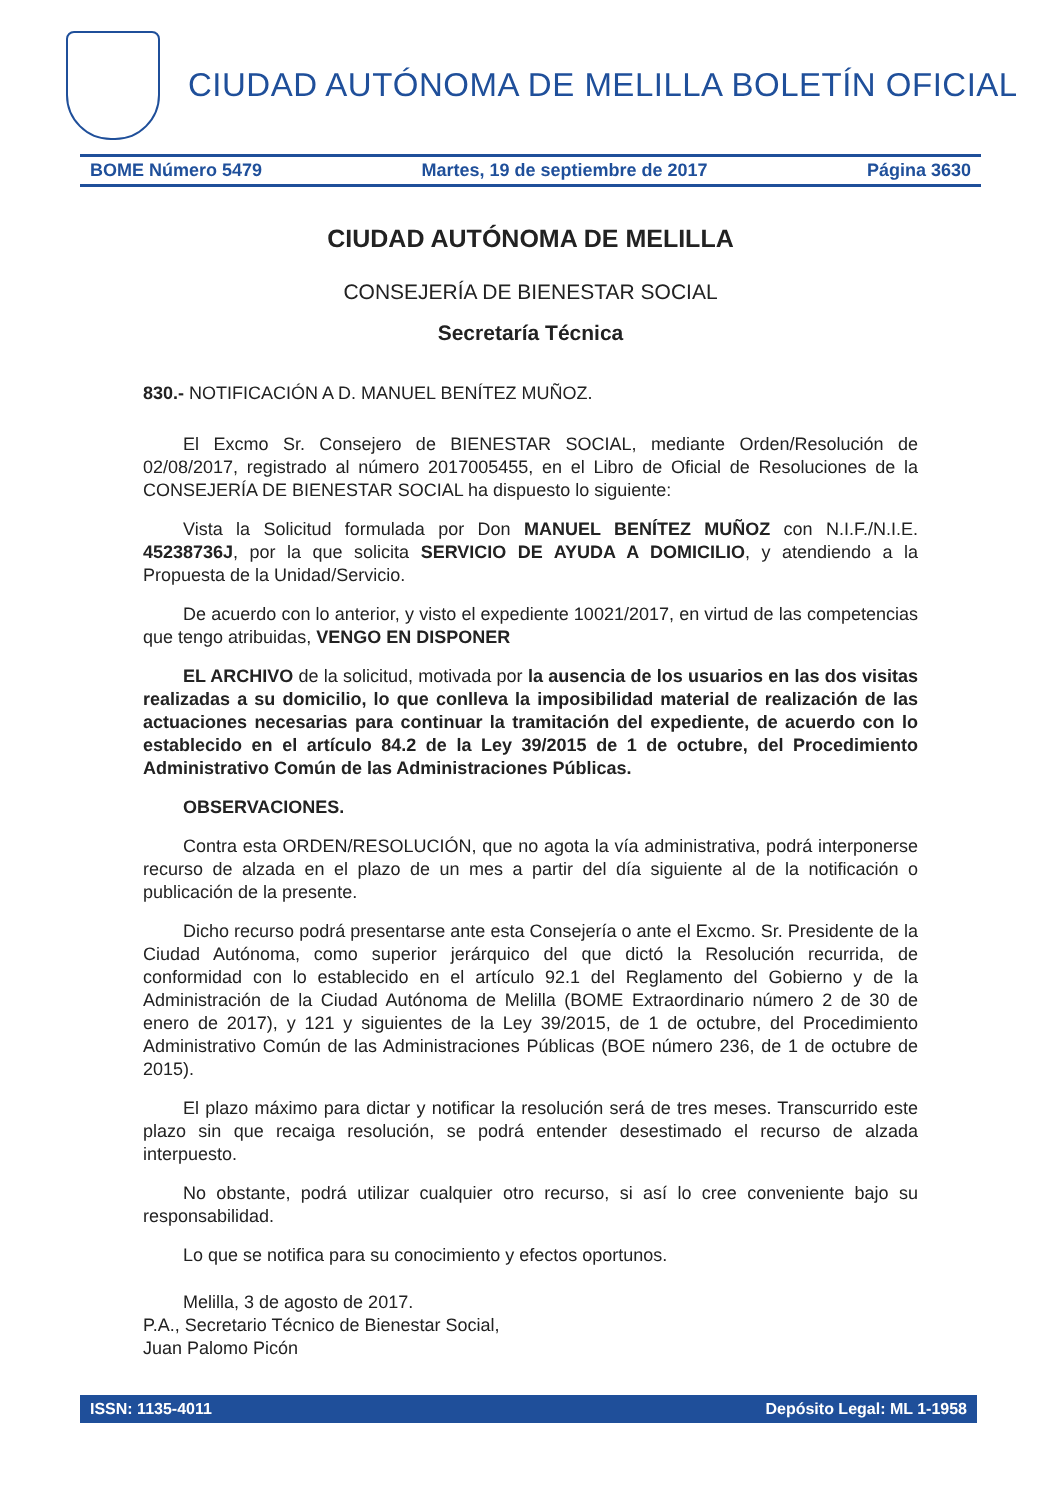CIUDAD AUTÓNOMA DE MELILLA BOLETÍN OFICIAL
BOME Número 5479 Martes, 19 de septiembre de 2017 Página 3630
CIUDAD AUTÓNOMA DE MELILLA
CONSEJERÍA DE BIENESTAR SOCIAL
Secretaría Técnica
830.- NOTIFICACIÓN A D. MANUEL BENÍTEZ MUÑOZ.
El Excmo Sr. Consejero de BIENESTAR SOCIAL, mediante Orden/Resolución de 02/08/2017, registrado al número 2017005455, en el Libro de Oficial de Resoluciones de la CONSEJERÍA DE BIENESTAR SOCIAL ha dispuesto lo siguiente:
Vista la Solicitud formulada por Don MANUEL BENÍTEZ MUÑOZ con N.I.F./N.I.E. 45238736J, por la que solicita SERVICIO DE AYUDA A DOMICILIO, y atendiendo a la Propuesta de la Unidad/Servicio.
De acuerdo con lo anterior, y visto el expediente 10021/2017, en virtud de las competencias que tengo atribuidas, VENGO EN DISPONER
EL ARCHIVO de la solicitud, motivada por la ausencia de los usuarios en las dos visitas realizadas a su domicilio, lo que conlleva la imposibilidad material de realización de las actuaciones necesarias para continuar la tramitación del expediente, de acuerdo con lo establecido en el artículo 84.2 de la Ley 39/2015 de 1 de octubre, del Procedimiento Administrativo Común de las Administraciones Públicas.
OBSERVACIONES.
Contra esta ORDEN/RESOLUCIÓN, que no agota la vía administrativa, podrá interponerse recurso de alzada en el plazo de un mes a partir del día siguiente al de la notificación o publicación de la presente.
Dicho recurso podrá presentarse ante esta Consejería o ante el Excmo. Sr. Presidente de la Ciudad Autónoma, como superior jerárquico del que dictó la Resolución recurrida, de conformidad con lo establecido en el artículo 92.1 del Reglamento del Gobierno y de la Administración de la Ciudad Autónoma de Melilla (BOME Extraordinario número 2 de 30 de enero de 2017), y 121 y siguientes de la Ley 39/2015, de 1 de octubre, del Procedimiento Administrativo Común de las Administraciones Públicas (BOE número 236, de 1 de octubre de 2015).
El plazo máximo para dictar y notificar la resolución será de tres meses. Transcurrido este plazo sin que recaiga resolución, se podrá entender desestimado el recurso de alzada interpuesto.
No obstante, podrá utilizar cualquier otro recurso, si así lo cree conveniente bajo su responsabilidad.
Lo que se notifica para su conocimiento y efectos oportunos.
Melilla, 3 de agosto de 2017.
P.A., Secretario Técnico de Bienestar Social,
Juan Palomo Picón
ISSN: 1135-4011 Depósito Legal: ML 1-1958